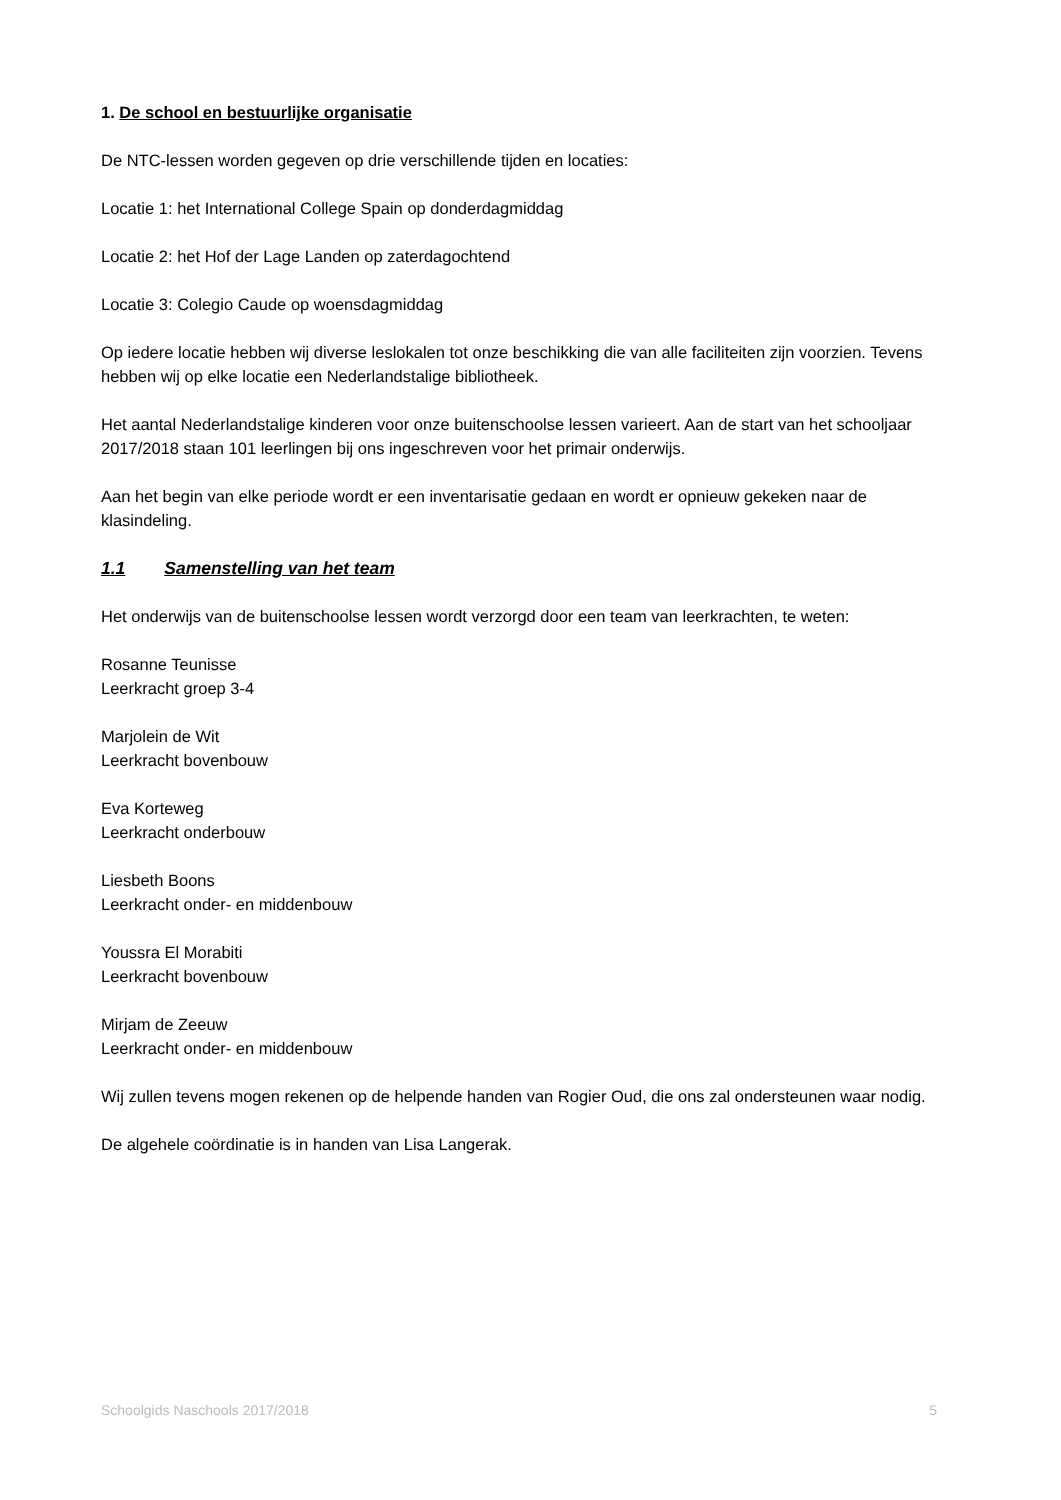1. De school en bestuurlijke organisatie
De NTC-lessen worden gegeven op drie verschillende tijden en locaties:
Locatie 1: het International College Spain op donderdagmiddag
Locatie 2: het Hof der Lage Landen op zaterdagochtend
Locatie 3: Colegio Caude op woensdagmiddag
Op iedere locatie hebben wij diverse leslokalen tot onze beschikking die van alle faciliteiten zijn voorzien. Tevens hebben wij op elke locatie een Nederlandstalige bibliotheek.
Het aantal Nederlandstalige kinderen voor onze buitenschoolse lessen varieert. Aan de start van het schooljaar 2017/2018 staan 101 leerlingen bij ons ingeschreven voor het primair onderwijs.
Aan het begin van elke periode wordt er een inventarisatie gedaan en wordt er opnieuw gekeken naar de klasindeling.
1.1 Samenstelling van het team
Het onderwijs van de buitenschoolse lessen wordt verzorgd door een team van leerkrachten, te weten:
Rosanne Teunisse
Leerkracht groep 3-4
Marjolein de Wit
Leerkracht bovenbouw
Eva Korteweg
Leerkracht onderbouw
Liesbeth Boons
Leerkracht onder- en middenbouw
Youssra El Morabiti
Leerkracht bovenbouw
Mirjam de Zeeuw
Leerkracht onder- en middenbouw
Wij zullen tevens mogen rekenen op de helpende handen van Rogier Oud, die ons zal ondersteunen waar nodig.
De algehele coördinatie is in handen van Lisa Langerak.
Schoolgids Naschools 2017/2018 5